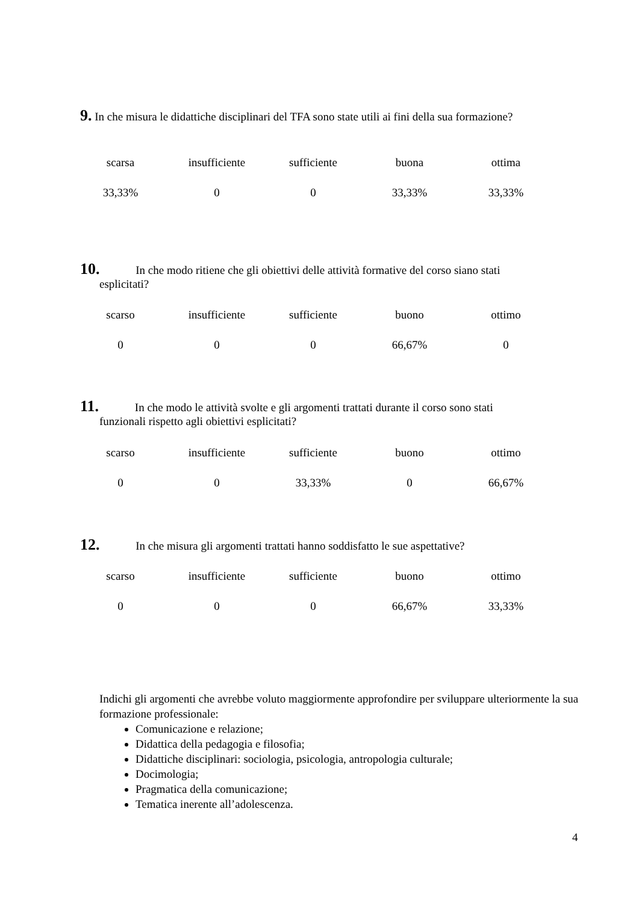9. In che misura le didattiche disciplinari del TFA sono state utili ai fini della sua formazione?
| scarsa | insufficiente | sufficiente | buona | ottima |
| 33,33% | 0 | 0 | 33,33% | 33,33% |
10. In che modo ritiene che gli obiettivi delle attività formative del corso siano stati
esplicitati?
| scarso | insufficiente | sufficiente | buono | ottimo |
| 0 | 0 | 0 | 66,67% | 0 |
11. In che modo le attività svolte e gli argomenti trattati durante il corso sono stati
funzionali rispetto agli obiettivi esplicitati?
| scarso | insufficiente | sufficiente | buono | ottimo |
| 0 | 0 | 33,33% | 0 | 66,67% |
12. In che misura gli argomenti trattati hanno soddisfatto le sue aspettative?
| scarso | insufficiente | sufficiente | buono | ottimo |
| 0 | 0 | 0 | 66,67% | 33,33% |
Indichi gli argomenti che avrebbe voluto maggiormente approfondire per sviluppare ulteriormente la sua formazione professionale:
Comunicazione e relazione;
Didattica della pedagogia e filosofia;
Didattiche disciplinari: sociologia, psicologia, antropologia culturale;
Docimologia;
Pragmatica della comunicazione;
Tematica inerente all’adolescenza.
4